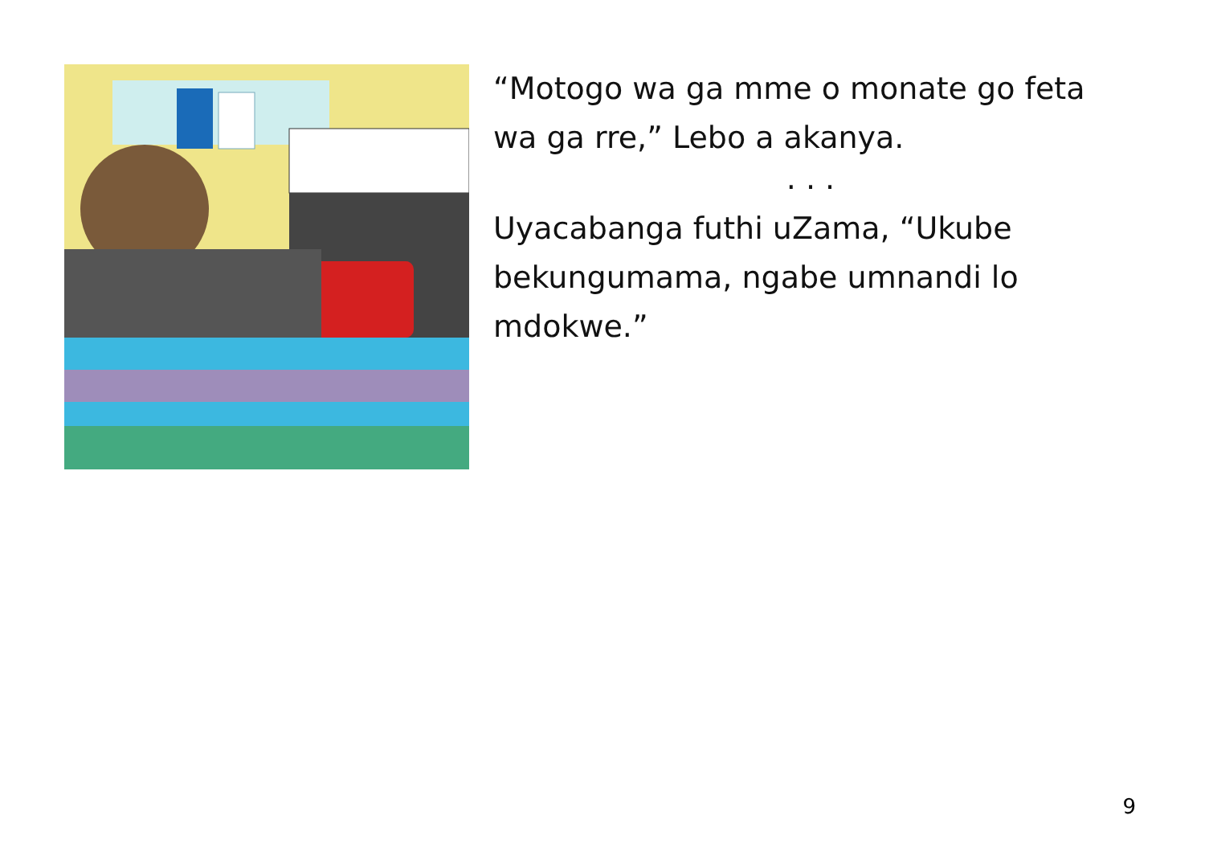“Motogo wa ga mme o monate go feta wa ga rre,” Lebo a akanya.
. . .
Uyacabanga futhi uZama, “Ukube bekungumama, ngabe umnandi lo mdokwe.”
9